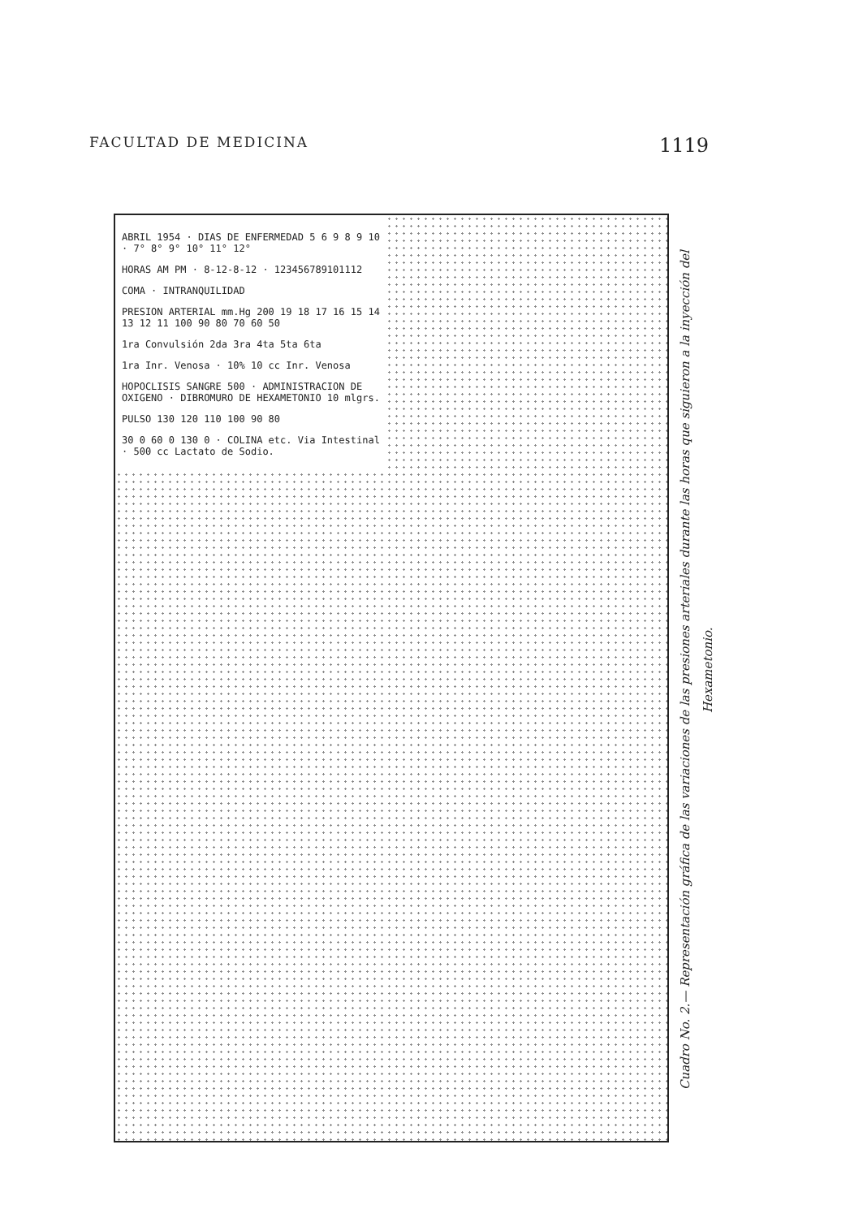FACULTAD DE MEDICINA 1119
ABRIL 1954 · DIAS DE ENFERMEDAD 5 6 9 8 9 10 · 7° 8° 9° 10° 11° 12°
HORAS AM PM · 8-12-8-12 · 123456789101112
COMA · INTRANQUILIDAD
PRESION ARTERIAL mm.Hg 200 19 18 17 16 15 14 13 12 11 100 90 80 70 60 50
1ra Convulsión 2da 3ra 4ta 5ta 6ta
1ra Inr. Venosa · 10% 10 cc Inr. Venosa
HOPOCLISIS SANGRE 500 · ADMINISTRACION DE OXIGENO · DIBROMURO DE HEXAMETONIO 10 mlgrs.
PULSO 130 120 110 100 90 80
30 0 60 0 130 0 · COLINA etc. Via Intestinal · 500 cc Lactato de Sodio.
Cuadro No. 2.— Representación gráfica de las variaciones de las presiones arteriales durante las horas que siguieron a la inyección del Hexametonio.